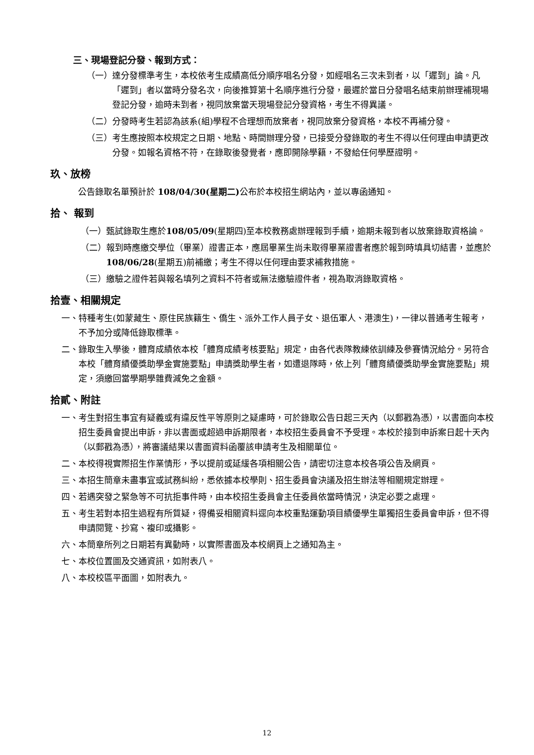三、現場登記分發、報到方式：
（一） 達分發標準考生，本校依考生成績高低分順序唱名分發，如經唱名三次未到者，以「遲到」論。凡「遲到」者以當時分發名次，向後推算第十名順序進行分發，最遲於當日分發唱名結束前辦理補現場登記分發，逾時未到者，視同放棄當天現場登記分發資格，考生不得異議。
（二） 分發時考生若認為該系(組)學程不合理想而放棄者，視同放棄分發資格，本校不再補分發。
（三） 考生應按照本校規定之日期、地點、時間辦理分發，已接受分發錄取的考生不得以任何理由申請更改分發。如報名資格不符，在錄取後發覺者，應即開除學籍，不發給任何學歷證明。
玖、放榜
公告錄取名單預計於 108/04/30(星期二) 公布於本校招生網站內，並以專函通知。
拾、 報到
（一） 甄試錄取生應於108/05/09(星期四)至本校教務處辦理報到手續，逾期未報到者以放棄錄取資格論。
（二） 報到時應繳交學位（畢業）證書正本，應屆畢業生尚未取得畢業證書者應於報到時填具切結書，並應於108/06/28(星期五)前補繳；考生不得以任何理由要求補救措施。
（三） 繳驗之證件若與報名填列之資料不符者或無法繳驗證件者，視為取消錄取資格。
拾壹、相關規定
一、 特種考生(如蒙藏生、原住民族籍生、僑生、派外工作人員子女、退伍軍人、港澳生)，一律以普通考生報考，不予加分或降低錄取標準。
二、 錄取生入學後，體育成績依本校「體育成績考核要點」規定，由各代表隊教練依訓練及參賽情況給分。另符合本校「體育績優獎助學金實施要點」申請獎助學生者，如遭退隊時，依上列「體育績優獎助學金實施要點」規定，須繳回當學期學雜費減免之金額。
拾貳、附註
一、 考生對招生事宜有疑義或有違反性平等原則之疑慮時，可於錄取公告日起三天內（以郵戳為憑），以書面向本校招生委員會提出申訴，非以書面或超過申訴期限者，本校招生委員會不予受理。本校於接到申訴案日起十天內（以郵戳為憑），將審議結果以書面資料函覆該申請考生及相關單位。
二、 本校得視實際招生作業情形，予以提前或延緩各項相關公告，請密切注意本校各項公告及網頁。
三、 本招生簡章未盡事宜或試務糾紛，悉依據本校學則、招生委員會決議及招生辦法等相關規定辦理。
四、 若遇突發之緊急等不可抗拒事件時，由本校招生委員會主任委員依當時情況，決定必要之處理。
五、 考生若對本招生過程有所質疑，得備妥相關資料逕向本校重點運動項目績優學生單獨招生委員會申訴，但不得申請閱覽、抄寫、複印或攝影。
六、 本簡章所列之日期若有異動時，以實際書面及本校網頁上之通知為主。
七、 本校位置圖及交通資訊，如附表八。
八、 本校校區平面圖，如附表九。
12